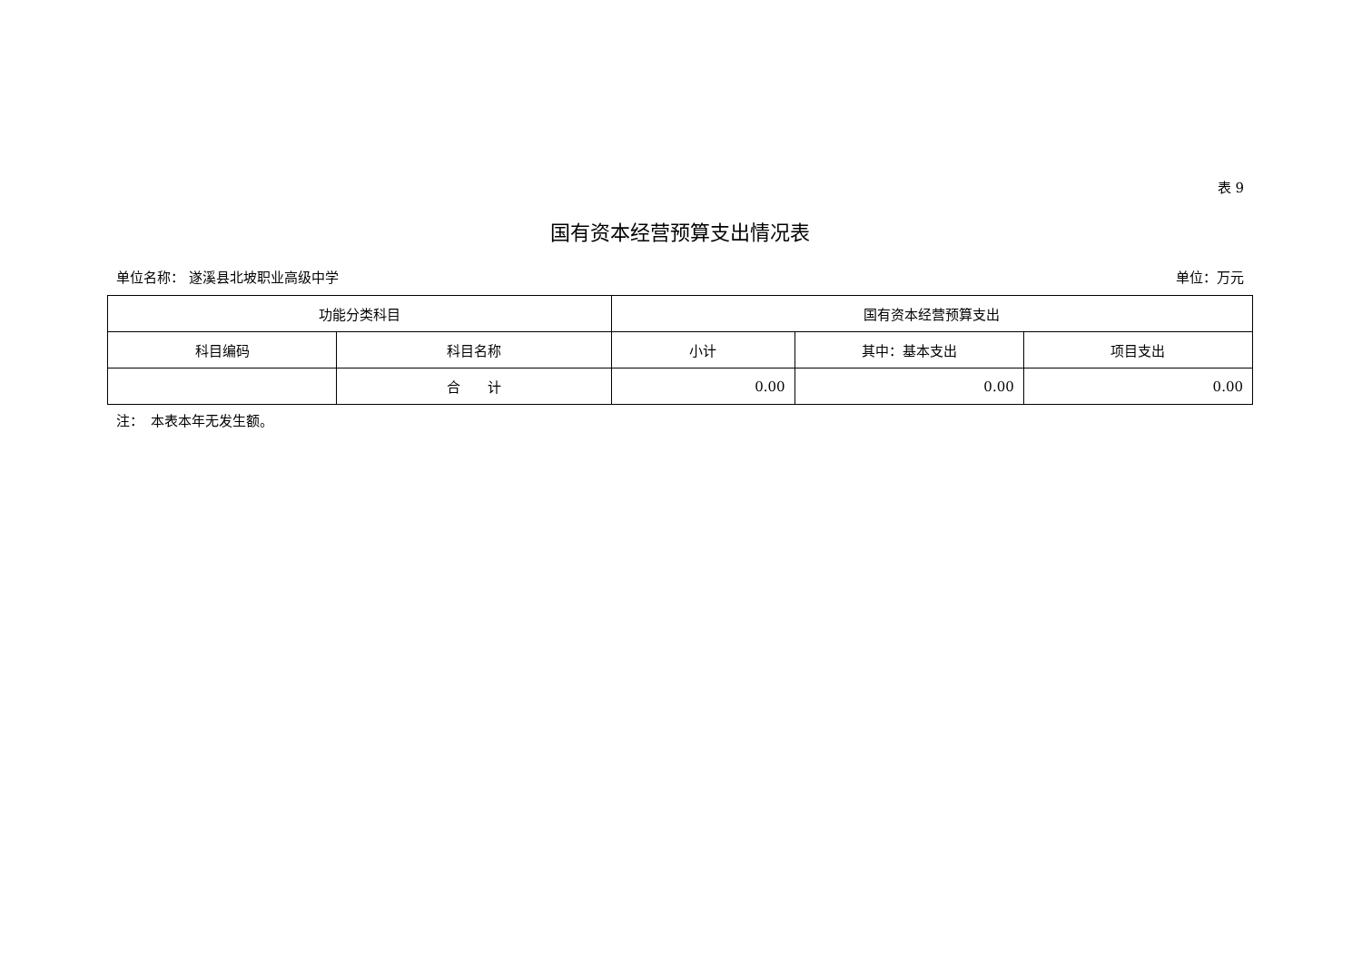表 9
国有资本经营预算支出情况表
单位名称： 遂溪县北坡职业高级中学 单位：万元
| 功能分类科目 | | 国有资本经营预算支出 | | |
| --- | --- | --- | --- | --- |
| 科目编码 | 科目名称 | 小计 | 其中：基本支出 | 项目支出 |
| | 合 计 | 0.00 | 0.00 | 0.00 |
注：　本表本年无发生额。